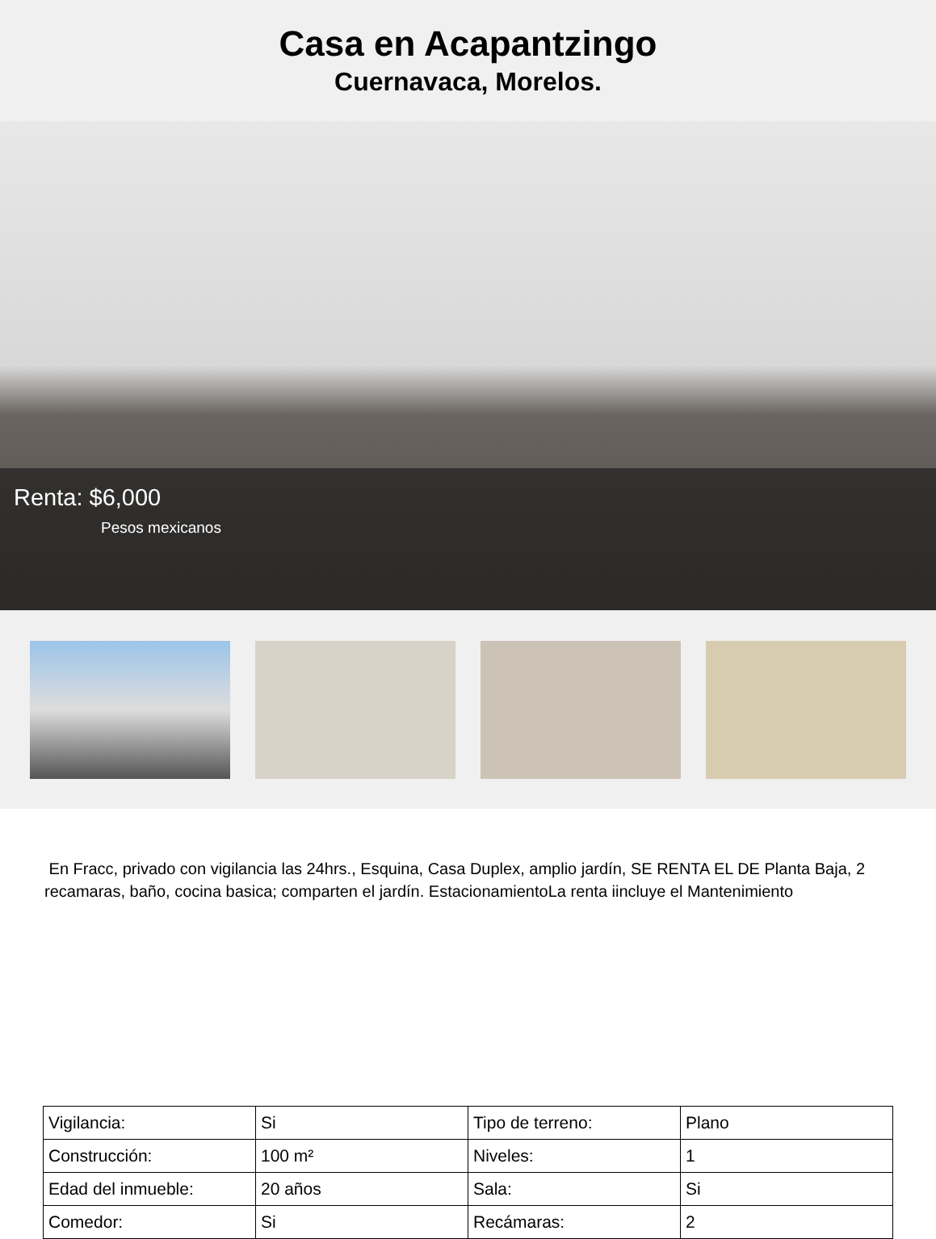Casa en Acapantzingo
Cuernavaca, Morelos.
Renta: $6,000
Pesos mexicanos
En Fracc, privado con vigilancia las 24hrs., Esquina, Casa Duplex, amplio jardín, SE RENTA EL DE Planta Baja, 2 recamaras, baño, cocina basica; comparten el jardín. EstacionamientoLa renta iincluye el Mantenimiento
| Vigilancia: | Si | Tipo de terreno: | Plano |
| Construcción: | 100 m² | Niveles: | 1 |
| Edad del inmueble: | 20 años | Sala: | Si |
| Comedor: | Si | Recámaras: | 2 |